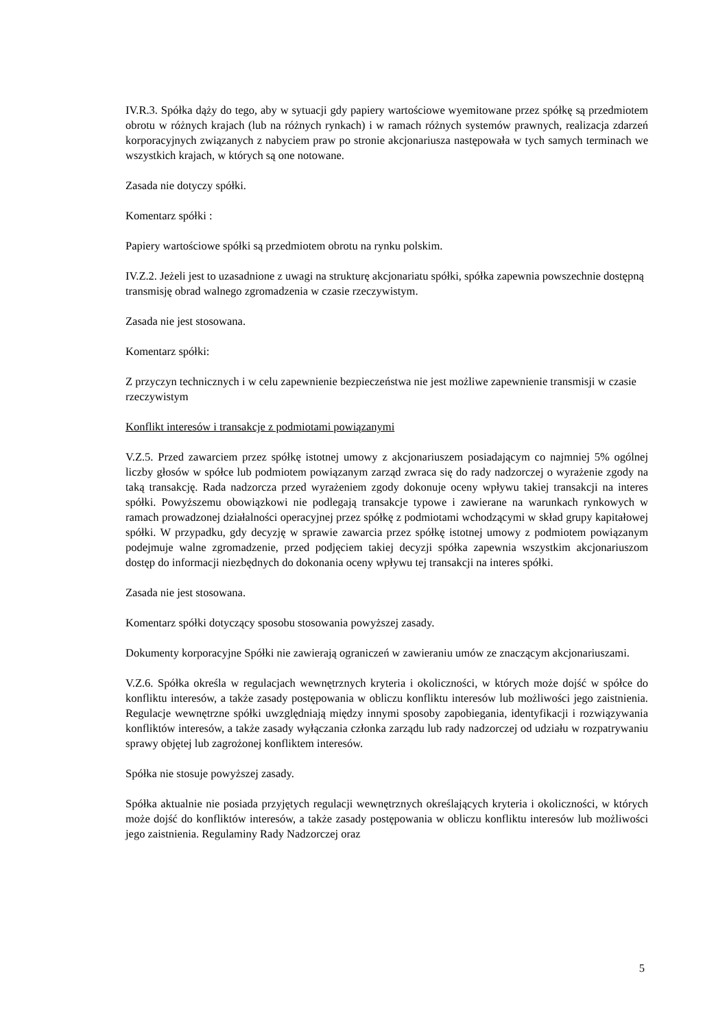IV.R.3. Spółka dąży do tego, aby w sytuacji gdy papiery wartościowe wyemitowane przez spółkę są przedmiotem obrotu w różnych krajach (lub na różnych rynkach) i w ramach różnych systemów prawnych, realizacja zdarzeń korporacyjnych związanych z nabyciem praw po stronie akcjonariusza następowała w tych samych terminach we wszystkich krajach, w których są one notowane.
Zasada nie dotyczy spółki.
Komentarz spółki :
Papiery wartościowe spółki są przedmiotem obrotu na rynku polskim.
IV.Z.2. Jeżeli jest to uzasadnione z uwagi na strukturę akcjonariatu spółki, spółka zapewnia powszechnie dostępną transmisję obrad walnego zgromadzenia w czasie rzeczywistym.
Zasada nie jest stosowana.
Komentarz spółki:
Z przyczyn technicznych i w celu zapewnienie bezpieczeństwa nie jest możliwe zapewnienie transmisji w czasie rzeczywistym
Konflikt interesów i transakcje z podmiotami powiązanymi
V.Z.5. Przed zawarciem przez spółkę istotnej umowy z akcjonariuszem posiadającym co najmniej 5% ogólnej liczby głosów w spółce lub podmiotem powiązanym zarząd zwraca się do rady nadzorczej o wyrażenie zgody na taką transakcję. Rada nadzorcza przed wyrażeniem zgody dokonuje oceny wpływu takiej transakcji na interes spółki. Powyższemu obowiązkowi nie podlegają transakcje typowe i zawierane na warunkach rynkowych w ramach prowadzonej działalności operacyjnej przez spółkę z podmiotami wchodzącymi w skład grupy kapitałowej spółki. W przypadku, gdy decyzję w sprawie zawarcia przez spółkę istotnej umowy z podmiotem powiązanym podejmuje walne zgromadzenie, przed podjęciem takiej decyzji spółka zapewnia wszystkim akcjonariuszom dostęp do informacji niezbędnych do dokonania oceny wpływu tej transakcji na interes spółki.
Zasada nie jest stosowana.
Komentarz spółki dotyczący sposobu stosowania powyższej zasady.
Dokumenty korporacyjne Spółki nie zawierają ograniczeń w zawieraniu umów ze znaczącym akcjonariuszami.
V.Z.6. Spółka określa w regulacjach wewnętrznych kryteria i okoliczności, w których może dojść w spółce do konfliktu interesów, a także zasady postępowania w obliczu konfliktu interesów lub możliwości jego zaistnienia. Regulacje wewnętrzne spółki uwzględniają między innymi sposoby zapobiegania, identyfikacji i rozwiązywania konfliktów interesów, a także zasady wyłączania członka zarządu lub rady nadzorczej od udziału w rozpatrywaniu sprawy objętej lub zagrożonej konfliktem interesów.
Spółka nie stosuje powyższej zasady.
Spółka aktualnie nie posiada przyjętych regulacji wewnętrznych określających kryteria i okoliczności, w których może dojść do konfliktów interesów, a także zasady postępowania w obliczu konfliktu interesów lub możliwości jego zaistnienia. Regulaminy Rady Nadzorczej oraz
5